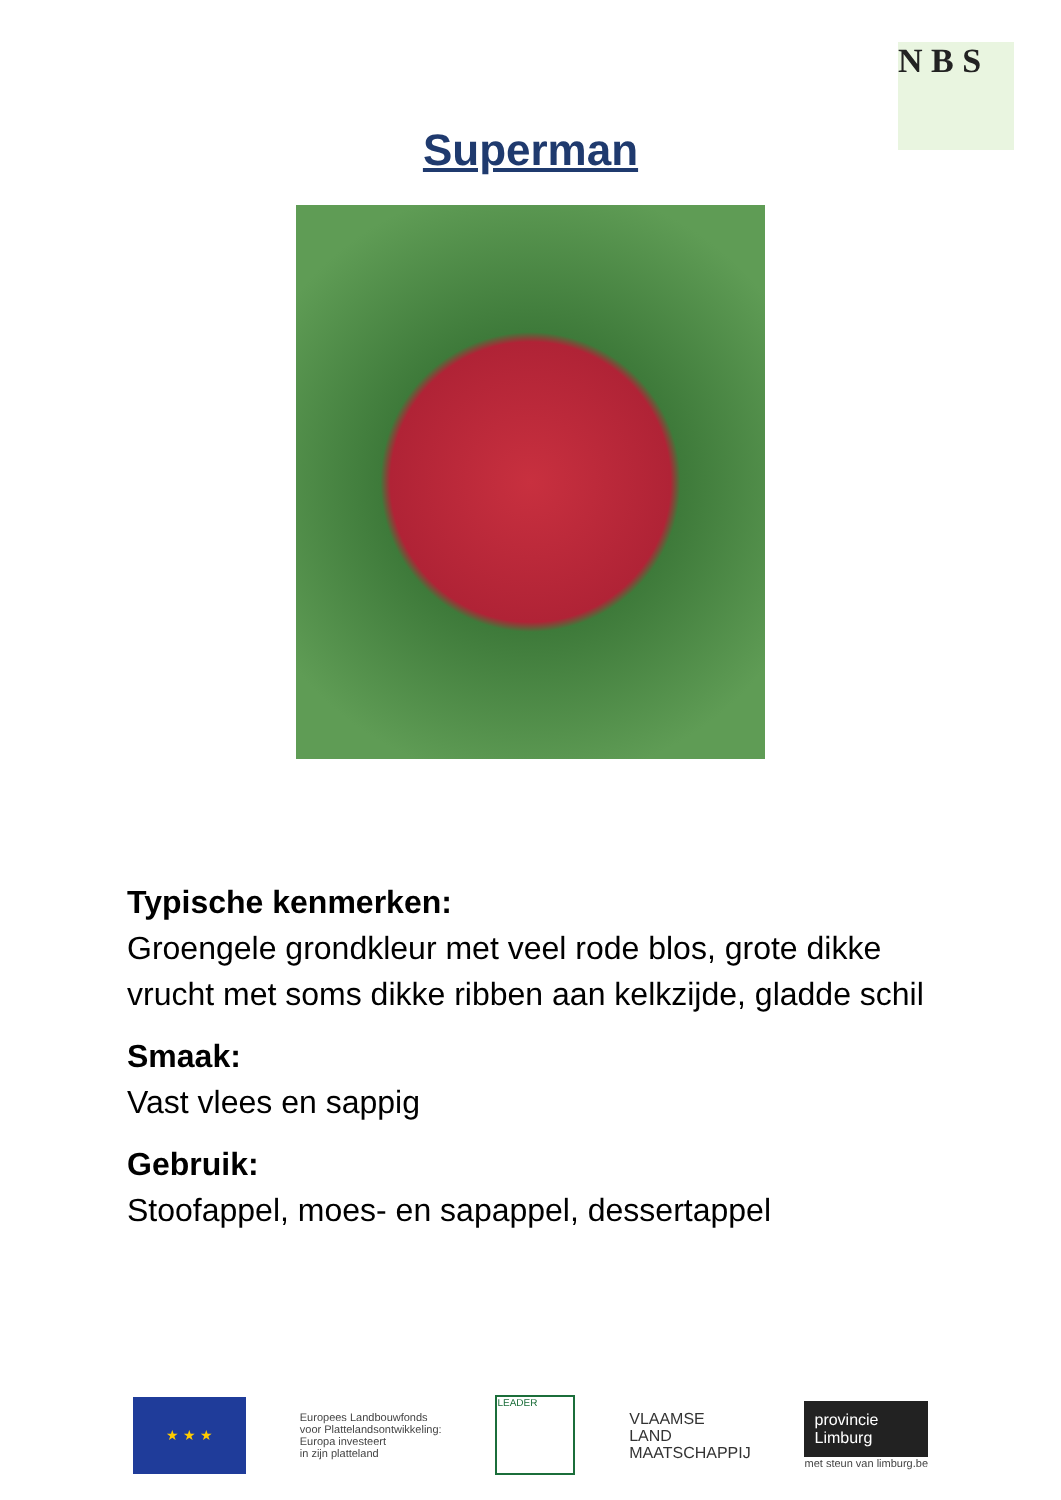N B S
Superman
Typische kenmerken:
Groengele grondkleur met veel rode blos, grote dikke vrucht met soms dikke ribben aan kelkzijde, gladde schil
Smaak:
Vast vlees en sappig
Gebruik:
Stoofappel, moes- en sapappel, dessertappel
★ ★ ★
Europees Landbouwfonds
voor Plattelandsontwikkeling:
Europa investeert
in zijn platteland
LEADER
VLAAMSE
LAND
MAATSCHAPPIJ
provincie
Limburg
met steun van limburg.be